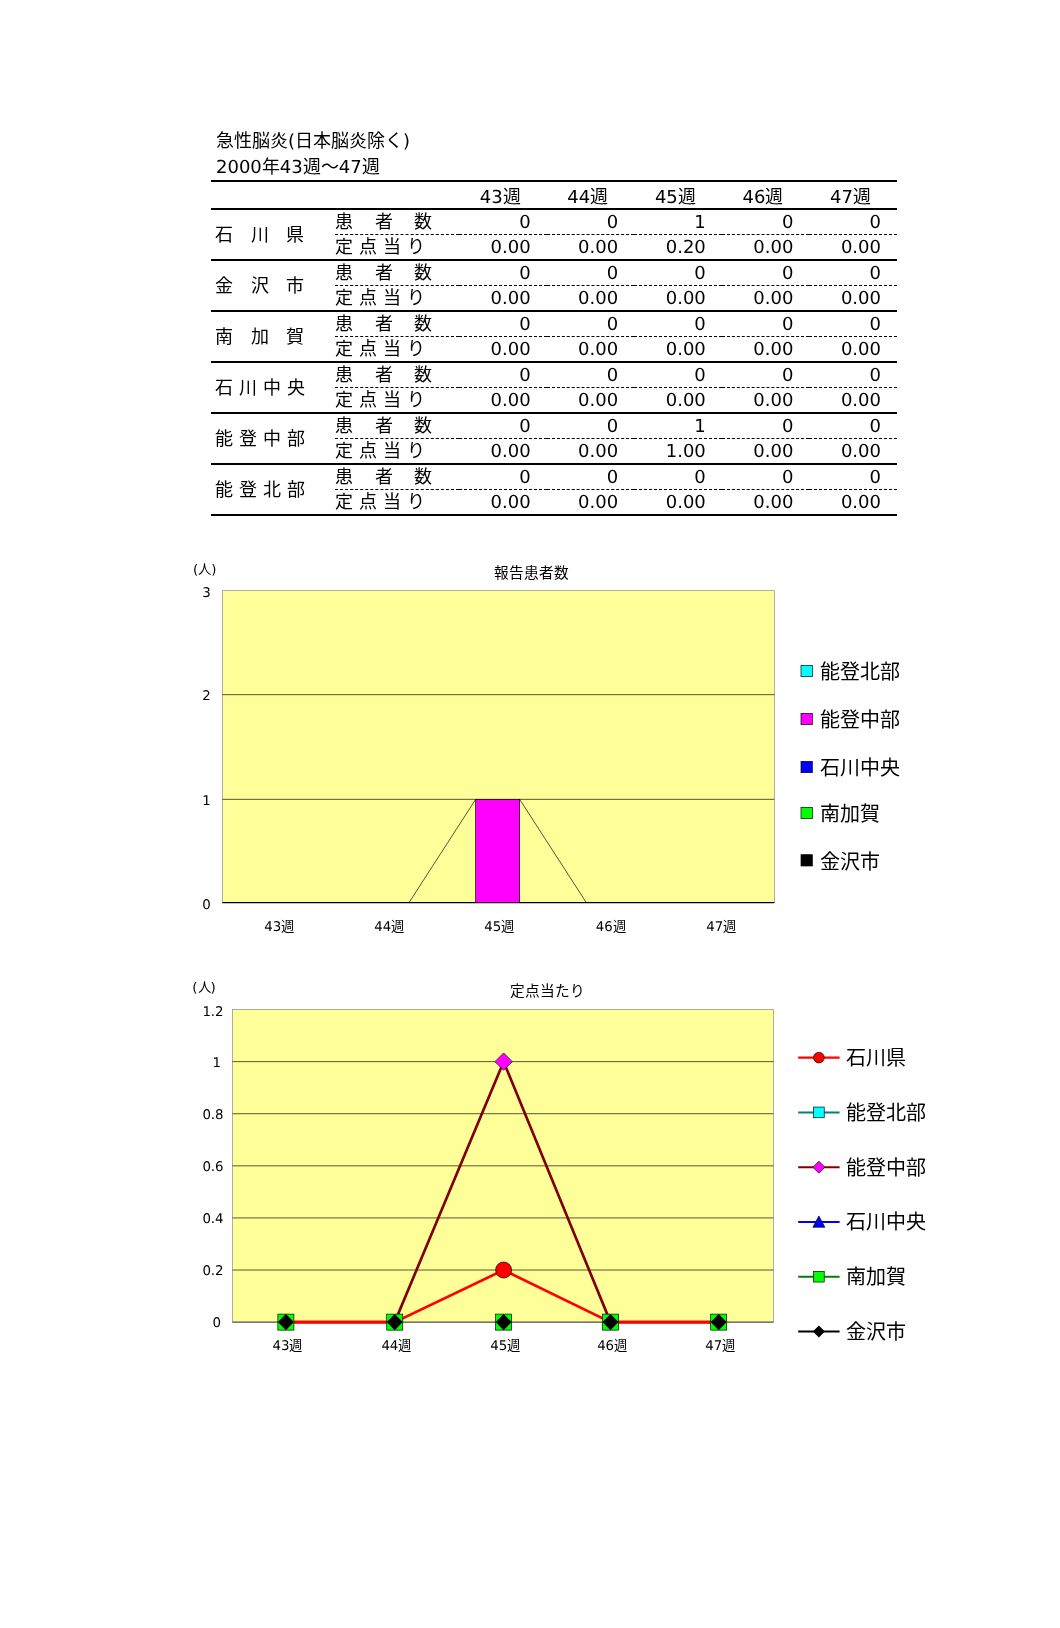急性脳炎(日本脳炎除く)
2000年43週～47週
| | | 43週 | 44週 | 45週 | 46週 | 47週 |
| --- | --- | --- | --- | --- | --- | --- |
| 石 川 県 | 患 者 数 | 0 | 0 | 1 | 0 | 0 |
| | 定点当り | 0.00 | 0.00 | 0.20 | 0.00 | 0.00 |
| 金 沢 市 | 患 者 数 | 0 | 0 | 0 | 0 | 0 |
| | 定点当り | 0.00 | 0.00 | 0.00 | 0.00 | 0.00 |
| 南 加 賀 | 患 者 数 | 0 | 0 | 0 | 0 | 0 |
| | 定点当り | 0.00 | 0.00 | 0.00 | 0.00 | 0.00 |
| 石川中央 | 患 者 数 | 0 | 0 | 0 | 0 | 0 |
| | 定点当り | 0.00 | 0.00 | 0.00 | 0.00 | 0.00 |
| 能登中部 | 患 者 数 | 0 | 0 | 1 | 0 | 0 |
| | 定点当り | 0.00 | 0.00 | 1.00 | 0.00 | 0.00 |
| 能登北部 | 患 者 数 | 0 | 0 | 0 | 0 | 0 |
| | 定点当り | 0.00 | 0.00 | 0.00 | 0.00 | 0.00 |
(人)
報告患者数
3
2
1
0
43週
44週
45週
46週
47週
能登北部
能登中部
石川中央
南加賀
金沢市
(人)
定点当たり
1.2
1
0.8
0.6
0.4
0.2
0
43週
44週
45週
46週
47週
石川県
能登北部
能登中部
石川中央
南加賀
金沢市